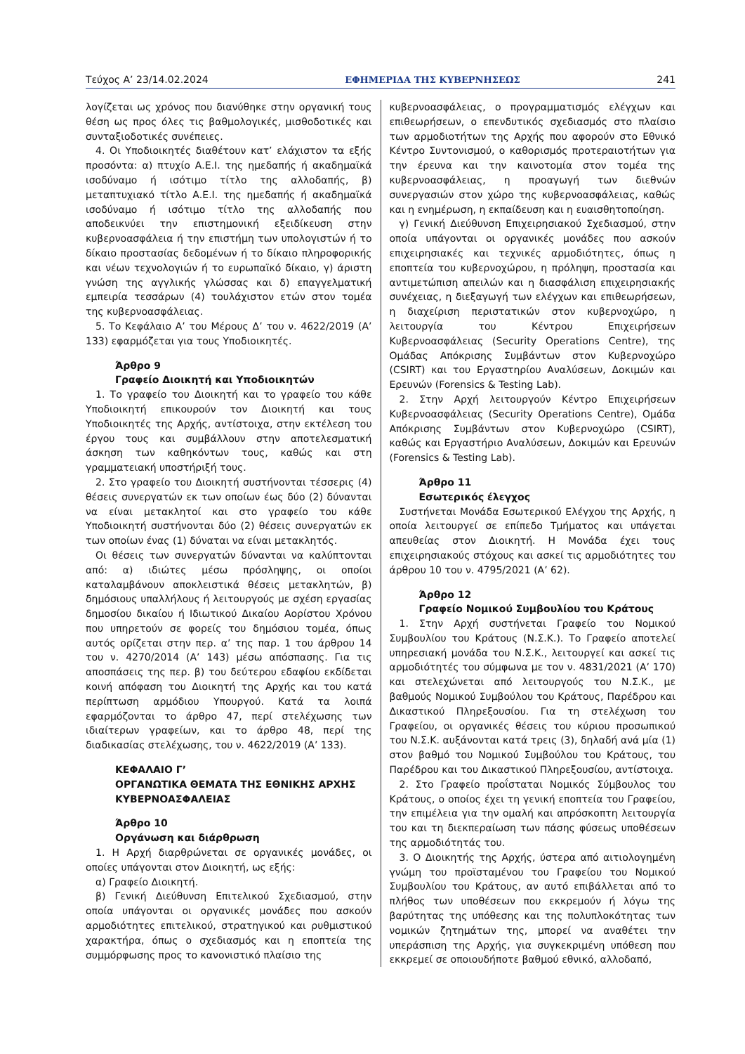Τεύχος Α’ 23/14.02.2024 ΕΦΗΜΕΡΙΔΑ ΤΗΣ ΚΥΒΕΡΝΗΣΕΩΣ 241
λογίζεται ως χρόνος που διανύθηκε στην οργανική τους θέση ως προς όλες τις βαθμολογικές, μισθοδοτικές και συνταξιοδοτικές συνέπειες.
4. Οι Υποδιοικητές διαθέτουν κατ’ ελάχιστον τα εξής προσόντα: α) πτυχίο Α.Ε.Ι. της ημεδαπής ή ακαδημαϊκά ισοδύναμο ή ισότιμο τίτλο της αλλοδαπής, β) μεταπτυχιακό τίτλο Α.Ε.Ι. της ημεδαπής ή ακαδημαϊκά ισοδύναμο ή ισότιμο τίτλο της αλλοδαπής που αποδεικνύει την επιστημονική εξειδίκευση στην κυβερνοασφάλεια ή την επιστήμη των υπολογιστών ή το δίκαιο προστασίας δεδομένων ή το δίκαιο πληροφορικής και νέων τεχνολογιών ή το ευρωπαϊκό δίκαιο, γ) άριστη γνώση της αγγλικής γλώσσας και δ) επαγγελματική εμπειρία τεσσάρων (4) τουλάχιστον ετών στον τομέα της κυβερνοασφάλειας.
5. Το Κεφάλαιο Α’ του Μέρους Δ’ του ν. 4622/2019 (Α’ 133) εφαρμόζεται για τους Υποδιοικητές.
Άρθρο 9
Γραφείο Διοικητή και Υποδιοικητών
1. Το γραφείο του Διοικητή και το γραφείο του κάθε Υποδιοικητή επικουρούν τον Διοικητή και τους Υποδιοικητές της Αρχής, αντίστοιχα, στην εκτέλεση του έργου τους και συμβάλλουν στην αποτελεσματική άσκηση των καθηκόντων τους, καθώς και στη γραμματειακή υποστήριξή τους.
2. Στο γραφείο του Διοικητή συστήνονται τέσσερις (4) θέσεις συνεργατών εκ των οποίων έως δύο (2) δύνανται να είναι μετακλητοί και στο γραφείο του κάθε Υποδιοικητή συστήνονται δύο (2) θέσεις συνεργατών εκ των οποίων ένας (1) δύναται να είναι μετακλητός.
Οι θέσεις των συνεργατών δύνανται να καλύπτονται από: α) ιδιώτες μέσω πρόσληψης, οι οποίοι καταλαμβάνουν αποκλειστικά θέσεις μετακλητών, β) δημόσιους υπαλλήλους ή λειτουργούς με σχέση εργασίας δημοσίου δικαίου ή Ιδιωτικού Δικαίου Αορίστου Χρόνου που υπηρετούν σε φορείς του δημόσιου τομέα, όπως αυτός ορίζεται στην περ. α’ της παρ. 1 του άρθρου 14 του ν. 4270/2014 (Α’ 143) μέσω απόσπασης. Για τις αποσπάσεις της περ. β) του δεύτερου εδαφίου εκδίδεται κοινή απόφαση του Διοικητή της Αρχής και του κατά περίπτωση αρμόδιου Υπουργού. Κατά τα λοιπά εφαρμόζονται το άρθρο 47, περί στελέχωσης των ιδιαίτερων γραφείων, και το άρθρο 48, περί της διαδικασίας στελέχωσης, του ν. 4622/2019 (Α’ 133).
ΚΕΦΑΛΑΙΟ Γ’
ΟΡΓΑΝΩΤΙΚΑ ΘΕΜΑΤΑ ΤΗΣ ΕΘΝΙΚΗΣ ΑΡΧΗΣ ΚΥΒΕΡΝΟΑΣΦΑΛΕΙΑΣ
Άρθρο 10
Οργάνωση και διάρθρωση
1. Η Αρχή διαρθρώνεται σε οργανικές μονάδες, οι οποίες υπάγονται στον Διοικητή, ως εξής:
α) Γραφείο Διοικητή.
β) Γενική Διεύθυνση Επιτελικού Σχεδιασμού, στην οποία υπάγονται οι οργανικές μονάδες που ασκούν αρμοδιότητες επιτελικού, στρατηγικού και ρυθμιστικού χαρακτήρα, όπως ο σχεδιασμός και η εποπτεία της συμμόρφωσης προς το κανονιστικό πλαίσιο της
κυβερνοασφάλειας, ο προγραμματισμός ελέγχων και επιθεωρήσεων, ο επενδυτικός σχεδιασμός στο πλαίσιο των αρμοδιοτήτων της Αρχής που αφορούν στο Εθνικό Κέντρο Συντονισμού, ο καθορισμός προτεραιοτήτων για την έρευνα και την καινοτομία στον τομέα της κυβερνοασφάλειας, η προαγωγή των διεθνών συνεργασιών στον χώρο της κυβερνοασφάλειας, καθώς και η ενημέρωση, η εκπαίδευση και η ευαισθητοποίηση.
γ) Γενική Διεύθυνση Επιχειρησιακού Σχεδιασμού, στην οποία υπάγονται οι οργανικές μονάδες που ασκούν επιχειρησιακές και τεχνικές αρμοδιότητες, όπως η εποπτεία του κυβερνοχώρου, η πρόληψη, προστασία και αντιμετώπιση απειλών και η διασφάλιση επιχειρησιακής συνέχειας, η διεξαγωγή των ελέγχων και επιθεωρήσεων, η διαχείριση περιστατικών στον κυβερνοχώρο, η λειτουργία του Κέντρου Επιχειρήσεων Κυβερνοασφάλειας (Security Operations Centre), της Ομάδας Απόκρισης Συμβάντων στον Κυβερνοχώρο (CSIRT) και του Εργαστηρίου Αναλύσεων, Δοκιμών και Ερευνών (Forensics & Testing Lab).
2. Στην Αρχή λειτουργούν Κέντρο Επιχειρήσεων Κυβερνοασφάλειας (Security Operations Centre), Ομάδα Απόκρισης Συμβάντων στον Κυβερνοχώρο (CSIRT), καθώς και Εργαστήριο Αναλύσεων, Δοκιμών και Ερευνών (Forensics & Testing Lab).
Άρθρο 11
Εσωτερικός έλεγχος
Συστήνεται Μονάδα Εσωτερικού Ελέγχου της Αρχής, η οποία λειτουργεί σε επίπεδο Τμήματος και υπάγεται απευθείας στον Διοικητή. Η Μονάδα έχει τους επιχειρησιακούς στόχους και ασκεί τις αρμοδιότητες του άρθρου 10 του ν. 4795/2021 (Α’ 62).
Άρθρο 12
Γραφείο Νομικού Συμβουλίου του Κράτους
1. Στην Αρχή συστήνεται Γραφείο του Νομικού Συμβουλίου του Κράτους (Ν.Σ.Κ.). Το Γραφείο αποτελεί υπηρεσιακή μονάδα του Ν.Σ.Κ., λειτουργεί και ασκεί τις αρμοδιότητές του σύμφωνα με τον ν. 4831/2021 (Α’ 170) και στελεχώνεται από λειτουργούς του Ν.Σ.Κ., με βαθμούς Νομικού Συμβούλου του Κράτους, Παρέδρου και Δικαστικού Πληρεξουσίου. Για τη στελέχωση του Γραφείου, οι οργανικές θέσεις του κύριου προσωπικού του Ν.Σ.Κ. αυξάνονται κατά τρεις (3), δηλαδή ανά μία (1) στον βαθμό του Νομικού Συμβούλου του Κράτους, του Παρέδρου και του Δικαστικού Πληρεξουσίου, αντίστοιχα.
2. Στο Γραφείο προΐσταται Νομικός Σύμβουλος του Κράτους, ο οποίος έχει τη γενική εποπτεία του Γραφείου, την επιμέλεια για την ομαλή και απρόσκοπτη λειτουργία του και τη διεκπεραίωση των πάσης φύσεως υποθέσεων της αρμοδιότητάς του.
3. Ο Διοικητής της Αρχής, ύστερα από αιτιολογημένη γνώμη του προϊσταμένου του Γραφείου του Νομικού Συμβουλίου του Κράτους, αν αυτό επιβάλλεται από το πλήθος των υποθέσεων που εκκρεμούν ή λόγω της βαρύτητας της υπόθεσης και της πολυπλοκότητας των νομικών ζητημάτων της, μπορεί να αναθέτει την υπεράσπιση της Αρχής, για συγκεκριμένη υπόθεση που εκκρεμεί σε οποιουδήποτε βαθμού εθνικό, αλλοδαπό,